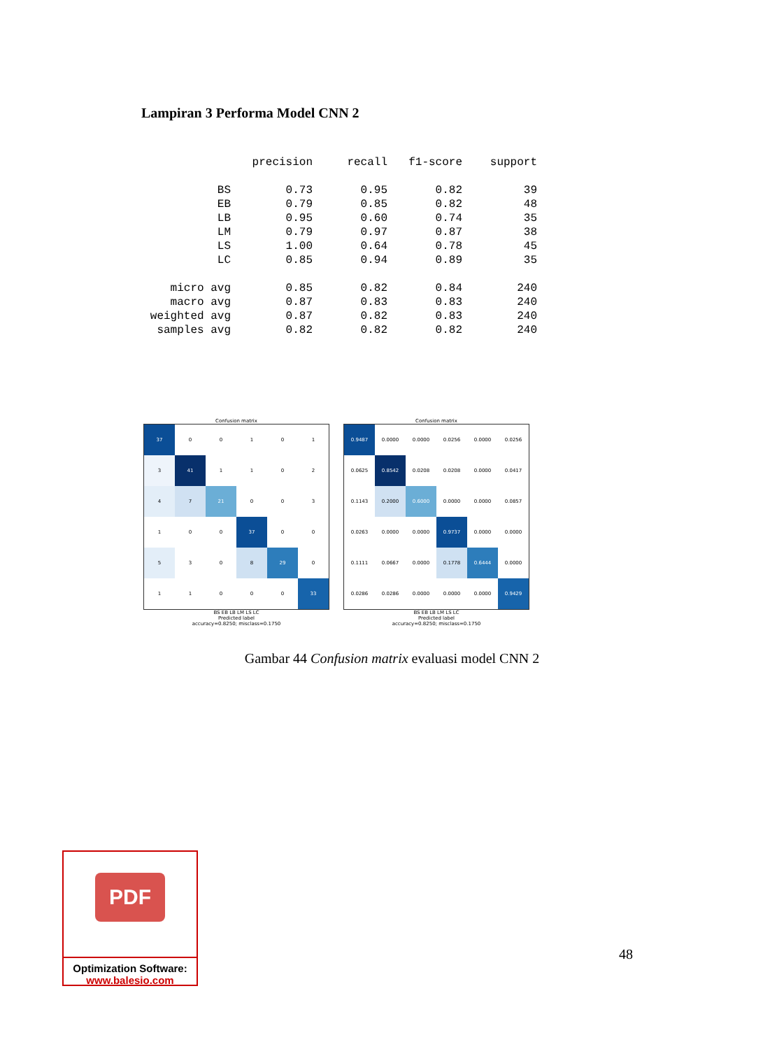Lampiran 3 Performa Model CNN 2
| | precision | recall | f1-score | support |
| --- | --- | --- | --- | --- |
| BS | 0.73 | 0.95 | 0.82 | 39 |
| EB | 0.79 | 0.85 | 0.82 | 48 |
| LB | 0.95 | 0.60 | 0.74 | 35 |
| LM | 0.79 | 0.97 | 0.87 | 38 |
| LS | 1.00 | 0.64 | 0.78 | 45 |
| LC | 0.85 | 0.94 | 0.89 | 35 |
| micro avg | 0.85 | 0.82 | 0.84 | 240 |
| macro avg | 0.87 | 0.83 | 0.83 | 240 |
| weighted avg | 0.87 | 0.82 | 0.83 | 240 |
| samples avg | 0.82 | 0.82 | 0.82 | 240 |
Confusion matrix
| 37 | 0 | 0 | 1 | 0 | 1 |
| 3 | 41 | 1 | 1 | 0 | 2 |
| 4 | 7 | 21 | 0 | 0 | 3 |
| 1 | 0 | 0 | 37 | 0 | 0 |
| 5 | 3 | 0 | 8 | 29 | 0 |
| 1 | 1 | 0 | 0 | 0 | 33 |
BS EB LB LM LS LC
Predicted label
accuracy=0.8250; misclass=0.1750
Confusion matrix
| 0.9487 | 0.0000 | 0.0000 | 0.0256 | 0.0000 | 0.0256 |
| 0.0625 | 0.8542 | 0.0208 | 0.0208 | 0.0000 | 0.0417 |
| 0.1143 | 0.2000 | 0.6000 | 0.0000 | 0.0000 | 0.0857 |
| 0.0263 | 0.0000 | 0.0000 | 0.9737 | 0.0000 | 0.0000 |
| 0.1111 | 0.0667 | 0.0000 | 0.1778 | 0.6444 | 0.0000 |
| 0.0286 | 0.0286 | 0.0000 | 0.0000 | 0.0000 | 0.9429 |
BS EB LB LM LS LC
Predicted label
accuracy=0.8250; misclass=0.1750
Gambar 44 Confusion matrix evaluasi model CNN 2
48
PDF
Optimization Software:
www.balesio.com